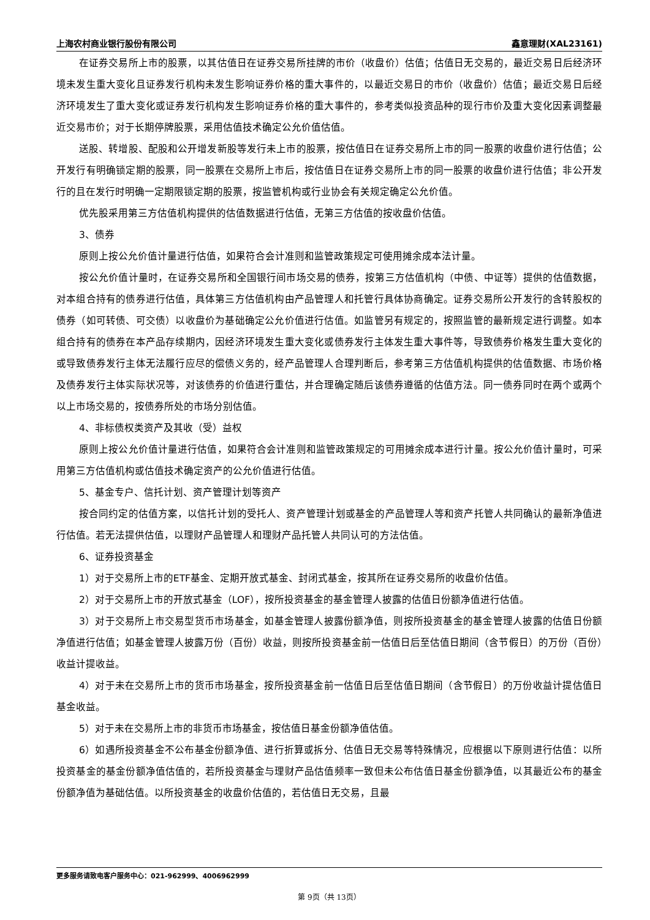上海农村商业银行股份有限公司 鑫意理财(XAL23161)
在证券交易所上市的股票，以其估值日在证券交易所挂牌的市价（收盘价）估值；估值日无交易的，最近交易日后经济环境未发生重大变化且证券发行机构未发生影响证券价格的重大事件的，以最近交易日的市价（收盘价）估值；最近交易日后经济环境发生了重大变化或证券发行机构发生影响证券价格的重大事件的，参考类似投资品种的现行市价及重大变化因素调整最近交易市价；对于长期停牌股票，采用估值技术确定公允价值估值。
送股、转增股、配股和公开增发新股等发行未上市的股票，按估值日在证券交易所上市的同一股票的收盘价进行估值；公开发行有明确锁定期的股票，同一股票在交易所上市后，按估值日在证券交易所上市的同一股票的收盘价进行估值；非公开发行的且在发行时明确一定期限锁定期的股票，按监管机构或行业协会有关规定确定公允价值。
优先股采用第三方估值机构提供的估值数据进行估值，无第三方估值的按收盘价估值。
3、债券
原则上按公允价值计量进行估值，如果符合会计准则和监管政策规定可使用摊余成本法计量。
按公允价值计量时，在证券交易所和全国银行间市场交易的债券，按第三方估值机构（中债、中证等）提供的估值数据，对本组合持有的债券进行估值，具体第三方估值机构由产品管理人和托管行具体协商确定。证券交易所公开发行的含转股权的债券（如可转债、可交债）以收盘价为基础确定公允价值进行估值。如监管另有规定的，按照监管的最新规定进行调整。如本组合持有的债券在本产品存续期内，因经济环境发生重大变化或债券发行主体发生重大事件等，导致债券价格发生重大变化的或导致债券发行主体无法履行应尽的偿债义务的，经产品管理人合理判断后，参考第三方估值机构提供的估值数据、市场价格及债券发行主体实际状况等，对该债券的价值进行重估，并合理确定随后该债券遵循的估值方法。同一债券同时在两个或两个以上市场交易的，按债券所处的市场分别估值。
4、非标债权类资产及其收（受）益权
原则上按公允价值计量进行估值，如果符合会计准则和监管政策规定的可用摊余成本进行计量。按公允价值计量时，可采用第三方估值机构或估值技术确定资产的公允价值进行估值。
5、基金专户、信托计划、资产管理计划等资产
按合同约定的估值方案，以信托计划的受托人、资产管理计划或基金的产品管理人等和资产托管人共同确认的最新净值进行估值。若无法提供估值，以理财产品管理人和理财产品托管人共同认可的方法估值。
6、证券投资基金
1）对于交易所上市的ETF基金、定期开放式基金、封闭式基金，按其所在证券交易所的收盘价估值。
2）对于交易所上市的开放式基金（LOF），按所投资基金的基金管理人披露的估值日份额净值进行估值。
3）对于交易所上市交易型货币市场基金，如基金管理人披露份额净值，则按所投资基金的基金管理人披露的估值日份额净值进行估值；如基金管理人披露万份（百份）收益，则按所投资基金前一估值日后至估值日期间（含节假日）的万份（百份）收益计提收益。
4）对于未在交易所上市的货币市场基金，按所投资基金前一估值日后至估值日期间（含节假日）的万份收益计提估值日基金收益。
5）对于未在交易所上市的非货币市场基金，按估值日基金份额净值估值。
6）如遇所投资基金不公布基金份额净值、进行折算或拆分、估值日无交易等特殊情况，应根据以下原则进行估值：以所投资基金的基金份额净值估值的，若所投资基金与理财产品估值频率一致但未公布估值日基金份额净值，以其最近公布的基金份额净值为基础估值。以所投资基金的收盘价估值的，若估值日无交易，且最
更多服务请致电客户服务中心：021-962999、4006962999
第 9页（共 13页）